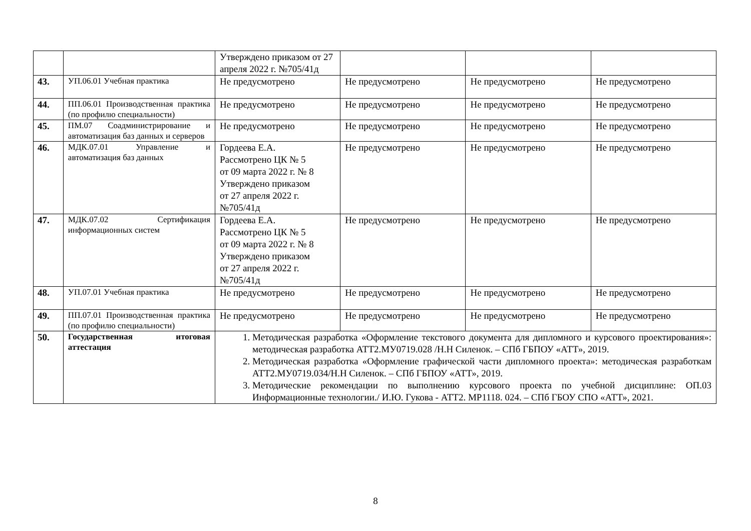| | | Утверждено приказом от 27 апреля 2022 г. №705/41д | | | |
| 43. | УП.06.01 Учебная практика | Не предусмотрено | Не предусмотрено | Не предусмотрено | Не предусмотрено |
| 44. | ПП.06.01 Производственная практика (по профилю специальности) | Не предусмотрено | Не предусмотрено | Не предусмотрено | Не предусмотрено |
| 45. | ПМ.07 Соадминистрирование и автоматизация баз данных и серверов | Не предусмотрено | Не предусмотрено | Не предусмотрено | Не предусмотрено |
| 46. | МДК.07.01 Управление и автоматизация баз данных | Гордеева Е.А. Рассмотрено ЦК № 5 от 09 марта 2022 г. № 8 Утверждено приказом от 27 апреля 2022 г. №705/41д | Не предусмотрено | Не предусмотрено | Не предусмотрено |
| 47. | МДК.07.02 Сертификация информационных систем | Гордеева Е.А. Рассмотрено ЦК № 5 от 09 марта 2022 г. № 8 Утверждено приказом от 27 апреля 2022 г. №705/41д | Не предусмотрено | Не предусмотрено | Не предусмотрено |
| 48. | УП.07.01 Учебная практика | Не предусмотрено | Не предусмотрено | Не предусмотрено | Не предусмотрено |
| 49. | ПП.07.01 Производственная практика (по профилю специальности) | Не предусмотрено | Не предусмотрено | Не предусмотрено | Не предусмотрено |
| 50. | Государственная итоговая аттестация | 1. Методическая разработка «Оформление текстового документа для дипломного и курсового проектирования»: методическая разработка АТТ2.МУ0719.028 /Н.Н Силенок. – СПб ГБПОУ «АТТ», 2019. 2. Методическая разработка «Оформление графической части дипломного проекта»: методическая разработкам АТТ2.МУ0719.034/Н.Н Силенок. – СПб ГБПОУ «АТТ», 2019. 3. Методические рекомендации по выполнению курсового проекта по учебной дисциплине: ОП.03 Информационные технологии./ И.Ю. Гукова - АТТ2. МР1118. 024. – СПб ГБОУ СПО «АТТ», 2021. | | | |
8